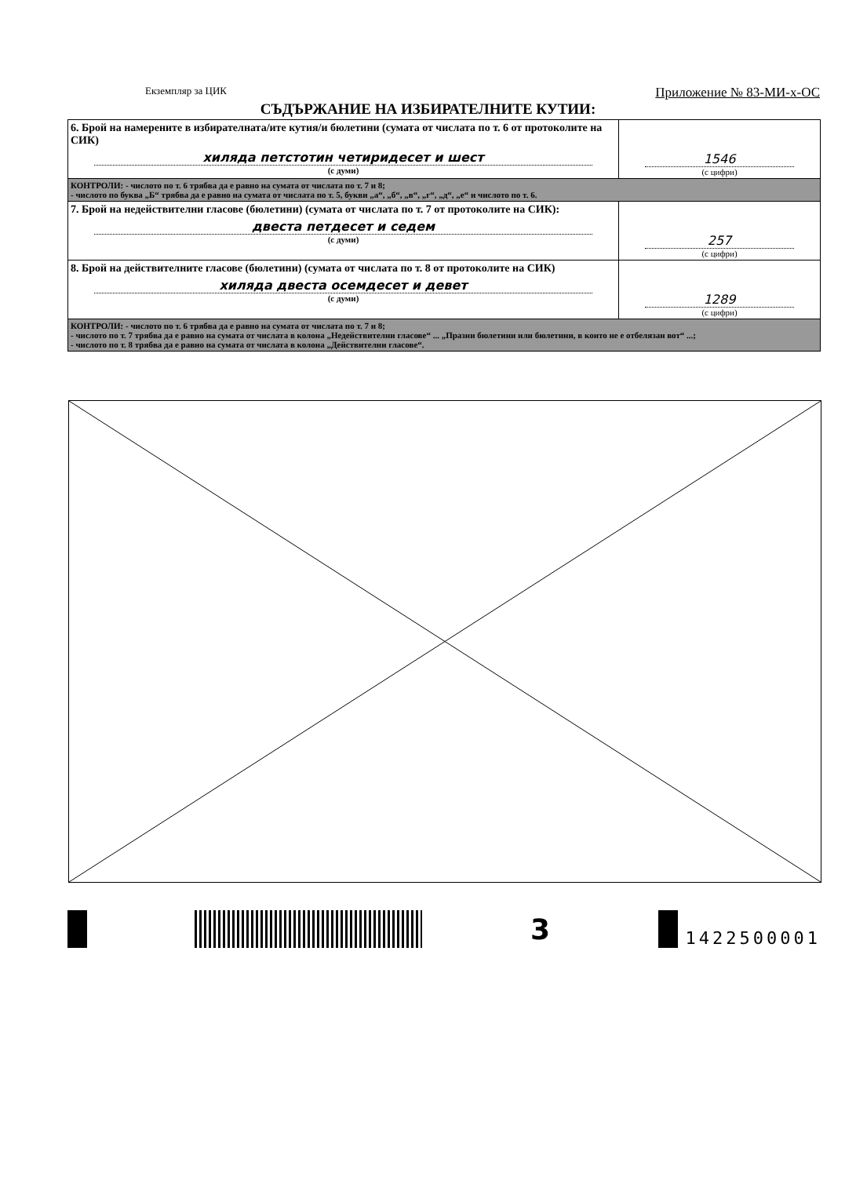Екземпляр за ЦИК Приложение № 83-МИ-х-ОС
СЪДЪРЖАНИЕ НА ИЗБИРАТЕЛНИТЕ КУТИИ:
| 6. Брой на намерените в избирателната/ите кутия/и бюлетини (сумата от числата по т. 6 от протоколите на СИК) хиляда петстотин четиридесет и шест (с думи) | 1546 (с цифри) |
| КОНТРОЛИ: - числото по т. 6 трябва да е равно на сумата от числата по т. 7 и 8; - числото по буква „Б“ трябва да е равно на сумата от числата по т. 5, букви „а“, „б“, „в“, „г“, „д“, „е“ и числото по т. 6. | |
| 7. Брой на недействителни гласове (бюлетини) (сумата от числата по т. 7 от протоколите на СИК): двеста петдесет и седем (с думи) | 257 (с цифри) |
| 8. Брой на действителните гласове (бюлетини) (сумата от числата по т. 8 от протоколите на СИК) хиляда двеста осемдесет и девет (с думи) | 1289 (с цифри) |
| КОНТРОЛИ: - числото по т. 6 трябва да е равно на сумата от числата по т. 7 и 8; - числото по т. 7 трябва да е равно на сумата от числата в колона „Недействителни гласове“ ... „Празни бюлетини или бюлетини, в които не е отбелязан вот“ ...; - числото по т. 8 трябва да е равно на сумата от числата в колона „Действителни гласове“. | |
3
1422500001